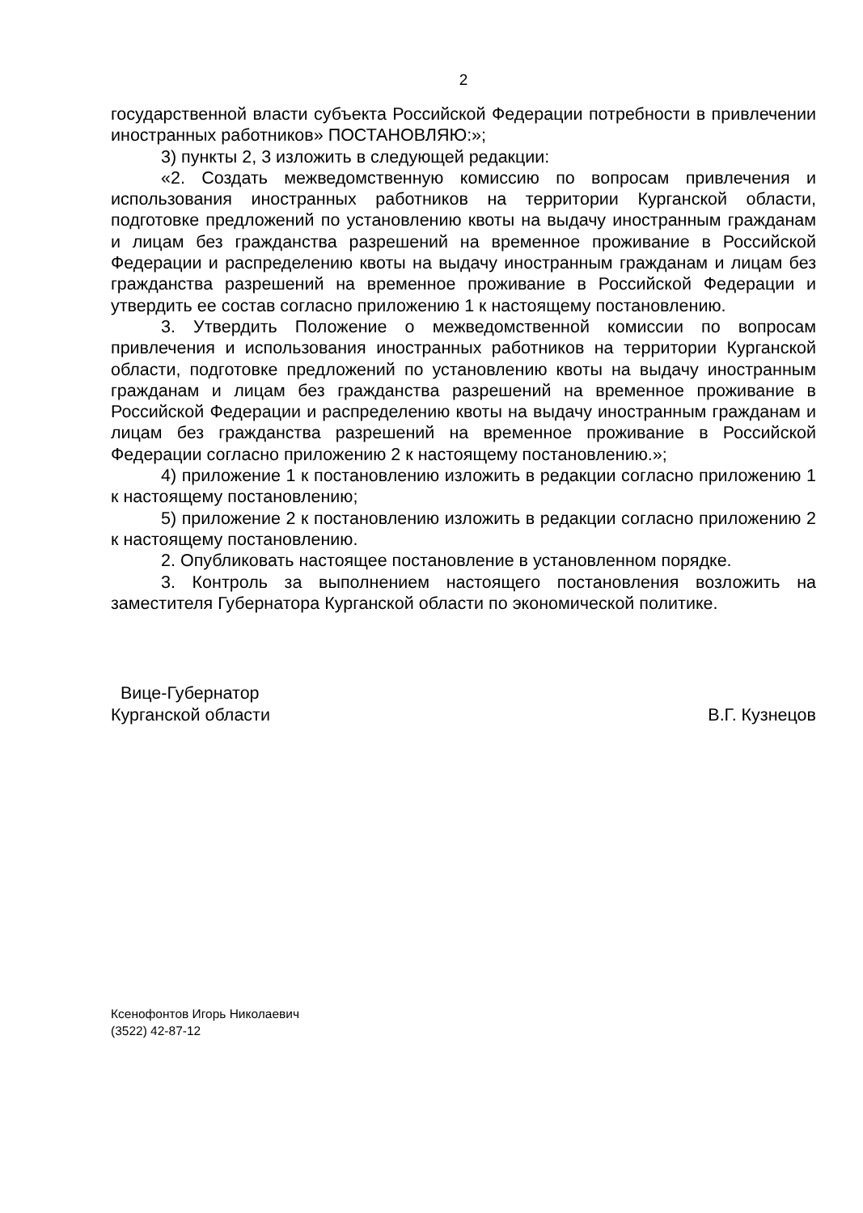2
государственной власти субъекта Российской Федерации потребности в привлечении иностранных работников» ПОСТАНОВЛЯЮ:»;
3) пункты 2, 3 изложить в следующей редакции:
«2. Создать межведомственную комиссию по вопросам привлечения и использования иностранных работников на территории Курганской области, подготовке предложений по установлению квоты на выдачу иностранным гражданам и лицам без гражданства разрешений на временное проживание в Российской Федерации и распределению квоты на выдачу иностранным гражданам и лицам без гражданства разрешений на временное проживание в Российской Федерации и утвердить ее состав согласно приложению 1 к настоящему постановлению.
3. Утвердить Положение о межведомственной комиссии по вопросам привлечения и использования иностранных работников на территории Курганской области, подготовке предложений по установлению квоты на выдачу иностранным гражданам и лицам без гражданства разрешений на временное проживание в Российской Федерации и распределению квоты на выдачу иностранным гражданам и лицам без гражданства разрешений на временное проживание в Российской Федерации согласно приложению 2 к настоящему постановлению.»;
4) приложение 1 к постановлению изложить в редакции согласно приложению 1 к настоящему постановлению;
5) приложение 2 к постановлению изложить в редакции согласно приложению 2 к настоящему постановлению.
2. Опубликовать настоящее постановление в установленном порядке.
3. Контроль за выполнением настоящего постановления возложить на заместителя Губернатора Курганской области по экономической политике.
Вице-Губернатор
Курганской области
В.Г. Кузнецов
Ксенофонтов Игорь Николаевич
(3522) 42-87-12